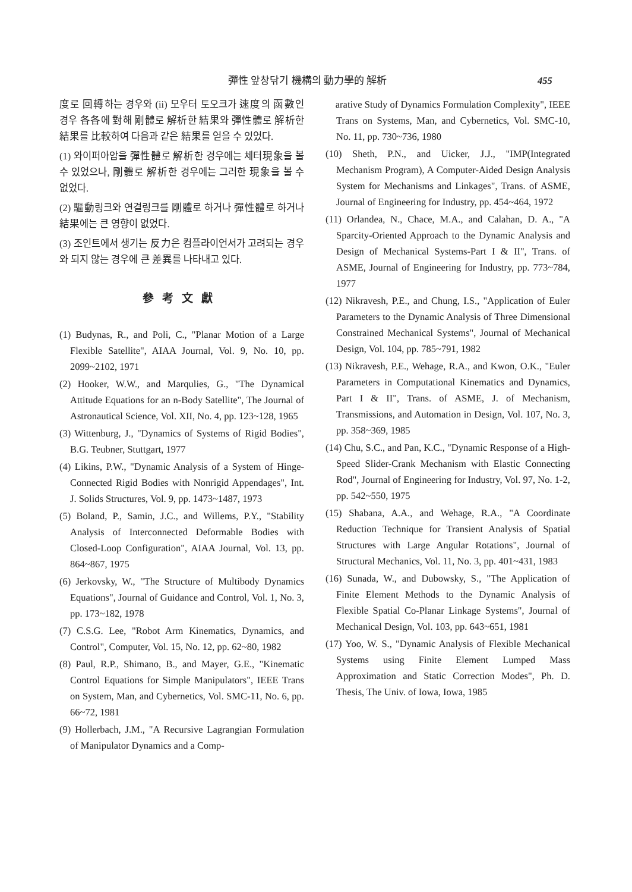彈性 앞창닦기 機構의 動力學的 解析 455
度로 回轉하는 경우와 (ii) 모우터 토오크가 速度의 函數인 경우 各各에 對해 剛體로 解析한 結果와 彈性體로 解析한 結果를 比較하여 다음과 같은 結果를 얻을 수 있었다.
(1) 와이퍼아암을 彈性體로 解析한 경우에는 체터現象을 볼 수 있었으나, 剛體로 解析한 경우에는 그러한 現象을 볼 수 없었다.
(2) 驅動링크와 연결링크를 剛體로 하거나 彈性體로 하거나 結果에는 큰 영향이 없었다.
(3) 조인트에서 생기는 反力은 컴플라이언서가 고려되는 경우와 되지 않는 경우에 큰 差異를 나타내고 있다.
參考文獻
(1) Budynas, R., and Poli, C., "Planar Motion of a Large Flexible Satellite", AIAA Journal, Vol. 9, No. 10, pp. 2099~2102, 1971
(2) Hooker, W.W., and Marqulies, G., "The Dynamical Attitude Equations for an n-Body Satellite", The Journal of Astronautical Science, Vol. XII, No. 4, pp. 123~128, 1965
(3) Wittenburg, J., "Dynamics of Systems of Rigid Bodies", B.G. Teubner, Stuttgart, 1977
(4) Likins, P.W., "Dynamic Analysis of a System of Hinge-Connected Rigid Bodies with Nonrigid Appendages", Int. J. Solids Structures, Vol. 9, pp. 1473~1487, 1973
(5) Boland, P., Samin, J.C., and Willems, P.Y., "Stability Analysis of Interconnected Deformable Bodies with Closed-Loop Configuration", AIAA Journal, Vol. 13, pp. 864~867, 1975
(6) Jerkovsky, W., "The Structure of Multibody Dynamics Equations", Journal of Guidance and Control, Vol. 1, No. 3, pp. 173~182, 1978
(7) C.S.G. Lee, "Robot Arm Kinematics, Dynamics, and Control", Computer, Vol. 15, No. 12, pp. 62~80, 1982
(8) Paul, R.P., Shimano, B., and Mayer, G.E., "Kinematic Control Equations for Simple Manipulators", IEEE Trans on System, Man, and Cybernetics, Vol. SMC-11, No. 6, pp. 66~72, 1981
(9) Hollerbach, J.M., "A Recursive Lagrangian Formulation of Manipulator Dynamics and a Comp-
arative Study of Dynamics Formulation Complexity", IEEE Trans on Systems, Man, and Cybernetics, Vol. SMC-10, No. 11, pp. 730~736, 1980
(10) Sheth, P.N., and Uicker, J.J., "IMP(Integrated Mechanism Program), A Computer-Aided Design Analysis System for Mechanisms and Linkages", Trans. of ASME, Journal of Engineering for Industry, pp. 454~464, 1972
(11) Orlandea, N., Chace, M.A., and Calahan, D. A., "A Sparcity-Oriented Approach to the Dynamic Analysis and Design of Mechanical Systems-Part I & II", Trans. of ASME, Journal of Engineering for Industry, pp. 773~784, 1977
(12) Nikravesh, P.E., and Chung, I.S., "Application of Euler Parameters to the Dynamic Analysis of Three Dimensional Constrained Mechanical Systems", Journal of Mechanical Design, Vol. 104, pp. 785~791, 1982
(13) Nikravesh, P.E., Wehage, R.A., and Kwon, O.K., "Euler Parameters in Computational Kinematics and Dynamics, Part I & II", Trans. of ASME, J. of Mechanism, Transmissions, and Automation in Design, Vol. 107, No. 3, pp. 358~369, 1985
(14) Chu, S.C., and Pan, K.C., "Dynamic Response of a High-Speed Slider-Crank Mechanism with Elastic Connecting Rod", Journal of Engineering for Industry, Vol. 97, No. 1-2, pp. 542~550, 1975
(15) Shabana, A.A., and Wehage, R.A., "A Coordinate Reduction Technique for Transient Analysis of Spatial Structures with Large Angular Rotations", Journal of Structural Mechanics, Vol. 11, No. 3, pp. 401~431, 1983
(16) Sunada, W., and Dubowsky, S., "The Application of Finite Element Methods to the Dynamic Analysis of Flexible Spatial Co-Planar Linkage Systems", Journal of Mechanical Design, Vol. 103, pp. 643~651, 1981
(17) Yoo, W. S., "Dynamic Analysis of Flexible Mechanical Systems using Finite Element Lumped Mass Approximation and Static Correction Modes", Ph. D. Thesis, The Univ. of Iowa, Iowa, 1985